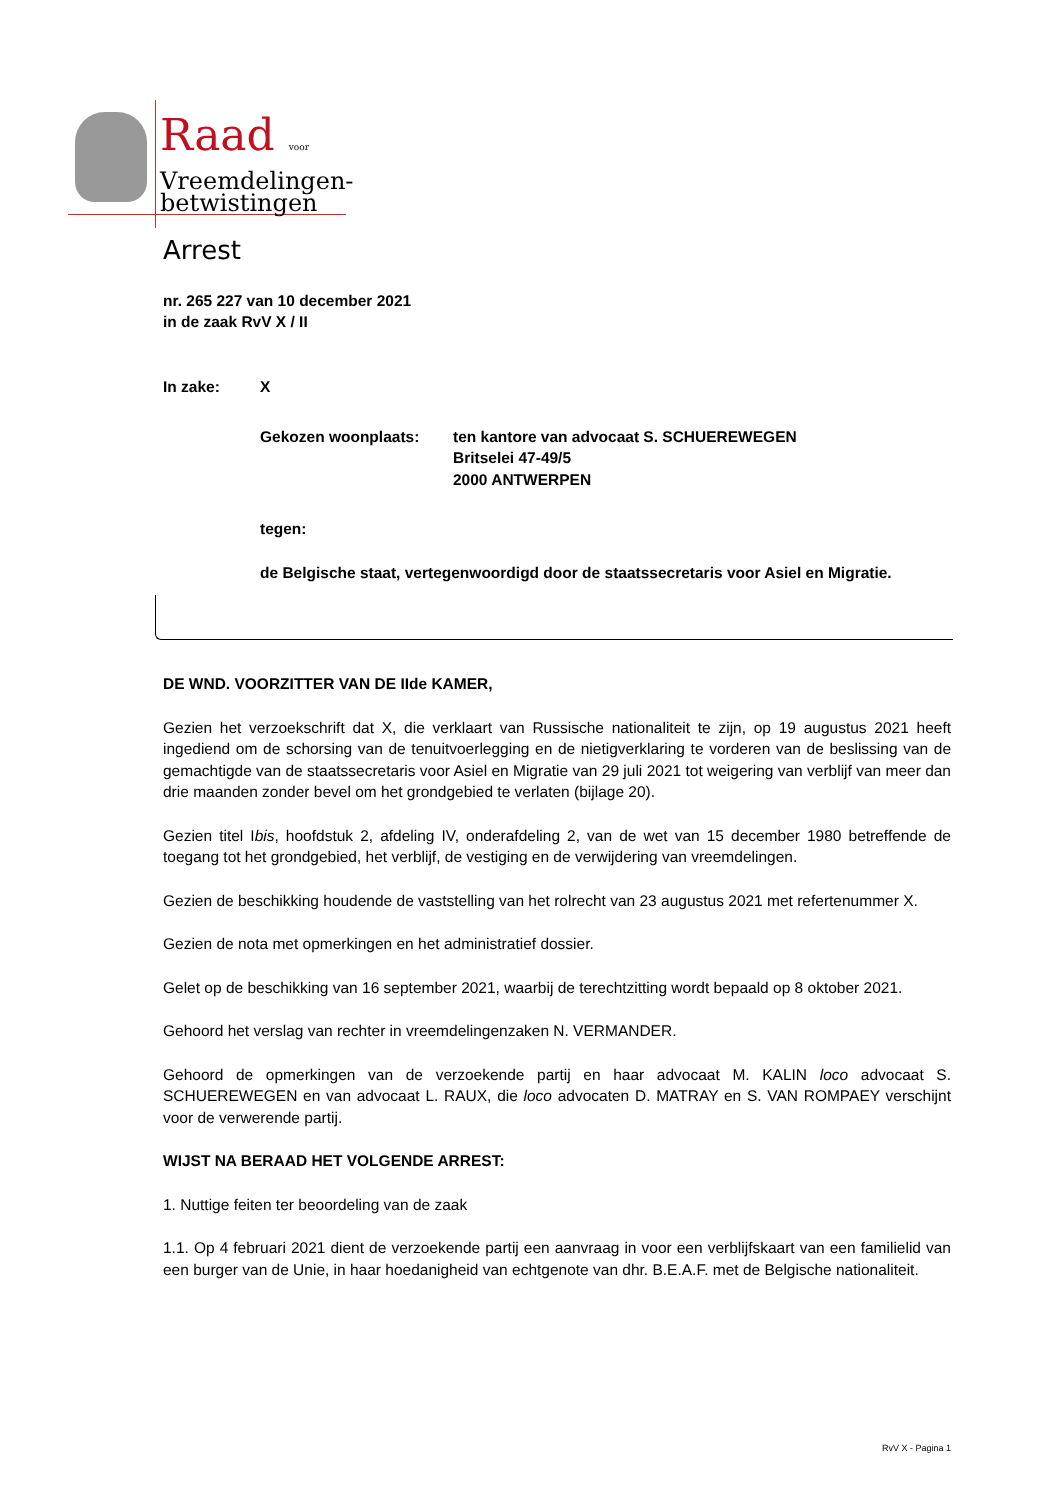Raad voor
Vreemdelingen-
betwistingen
Arrest
nr. 265 227 van 10 december 2021
in de zaak RvV X / II
In zake: X
Gekozen woonplaats: ten kantore van advocaat S. SCHUEREWEGEN
Britselei 47-49/5
2000 ANTWERPEN
tegen:
de Belgische staat, vertegenwoordigd door de staatssecretaris voor Asiel en Migratie.
DE WND. VOORZITTER VAN DE IIde KAMER,
Gezien het verzoekschrift dat X, die verklaart van Russische nationaliteit te zijn, op 19 augustus 2021 heeft ingediend om de schorsing van de tenuitvoerlegging en de nietigverklaring te vorderen van de beslissing van de gemachtigde van de staatssecretaris voor Asiel en Migratie van 29 juli 2021 tot weigering van verblijf van meer dan drie maanden zonder bevel om het grondgebied te verlaten (bijlage 20).
Gezien titel Ibis, hoofdstuk 2, afdeling IV, onderafdeling 2, van de wet van 15 december 1980 betreffende de toegang tot het grondgebied, het verblijf, de vestiging en de verwijdering van vreemdelingen.
Gezien de beschikking houdende de vaststelling van het rolrecht van 23 augustus 2021 met refertenummer X.
Gezien de nota met opmerkingen en het administratief dossier.
Gelet op de beschikking van 16 september 2021, waarbij de terechtzitting wordt bepaald op 8 oktober 2021.
Gehoord het verslag van rechter in vreemdelingenzaken N. VERMANDER.
Gehoord de opmerkingen van de verzoekende partij en haar advocaat M. KALIN loco advocaat S. SCHUEREWEGEN en van advocaat L. RAUX, die loco advocaten D. MATRAY en S. VAN ROMPAEY verschijnt voor de verwerende partij.
WIJST NA BERAAD HET VOLGENDE ARREST:
1. Nuttige feiten ter beoordeling van de zaak
1.1. Op 4 februari 2021 dient de verzoekende partij een aanvraag in voor een verblijfskaart van een familielid van een burger van de Unie, in haar hoedanigheid van echtgenote van dhr. B.E.A.F. met de Belgische nationaliteit.
RvV X - Pagina 1